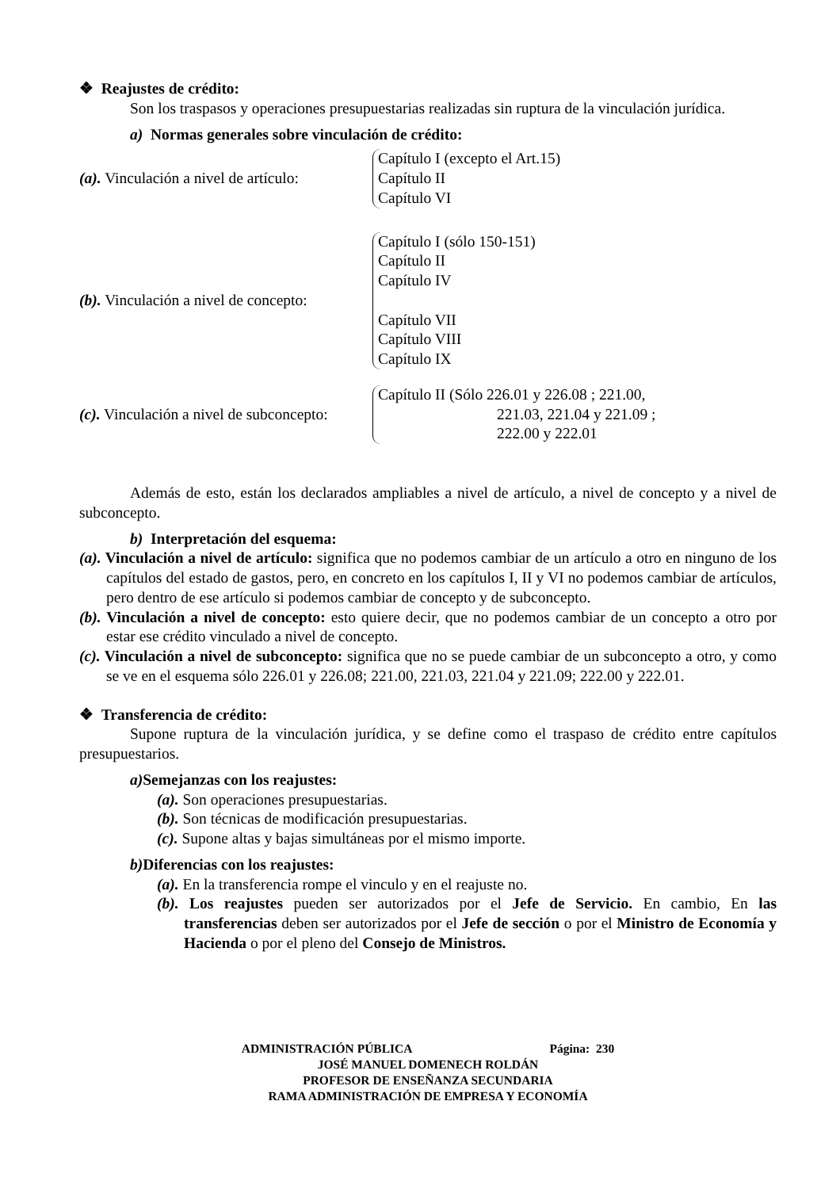❖ Reajustes de crédito:
Son los traspasos y operaciones presupuestarias realizadas sin ruptura de la vinculación jurídica.
a) Normas generales sobre vinculación de crédito:
(a). Vinculación a nivel de artículo:
Capítulo I (excepto el Art.15)
Capítulo II
Capítulo VI
(b). Vinculación a nivel de concepto:
Capítulo I (sólo 150-151)
Capítulo II
Capítulo IV
Capítulo VII
Capítulo VIII
Capítulo IX
(c). Vinculación a nivel de subconcepto:
Capítulo II (Sólo 226.01 y 226.08 ; 221.00,
221.03, 221.04 y 221.09 ;
222.00 y 222.01
Además de esto, están los declarados ampliables a nivel de artículo, a nivel de concepto y a nivel de subconcepto.
b) Interpretación del esquema:
(a). Vinculación a nivel de artículo: significa que no podemos cambiar de un artículo a otro en ninguno de los capítulos del estado de gastos, pero, en concreto en los capítulos I, II y VI no podemos cambiar de artículos, pero dentro de ese artículo si podemos cambiar de concepto y de subconcepto.
(b). Vinculación a nivel de concepto: esto quiere decir, que no podemos cambiar de un concepto a otro por estar ese crédito vinculado a nivel de concepto.
(c). Vinculación a nivel de subconcepto: significa que no se puede cambiar de un subconcepto a otro, y como se ve en el esquema sólo 226.01 y 226.08; 221.00, 221.03, 221.04 y 221.09; 222.00 y 222.01.
❖ Transferencia de crédito:
Supone ruptura de la vinculación jurídica, y se define como el traspaso de crédito entre capítulos presupuestarios.
a) Semejanzas con los reajustes:
(a). Son operaciones presupuestarias.
(b). Son técnicas de modificación presupuestarias.
(c). Supone altas y bajas simultáneas por el mismo importe.
b) Diferencias con los reajustes:
(a). En la transferencia rompe el vinculo y en el reajuste no.
(b). Los reajustes pueden ser autorizados por el Jefe de Servicio. En cambio, En las transferencias deben ser autorizados por el Jefe de sección o por el Ministro de Economía y Hacienda o por el pleno del Consejo de Ministros.
ADMINISTRACIÓN PÚBLICA Página: 230
JOSÉ MANUEL DOMENECH ROLDÁN
PROFESOR DE ENSEÑANZA SECUNDARIA
RAMA ADMINISTRACIÓN DE EMPRESA Y ECONOMÍA